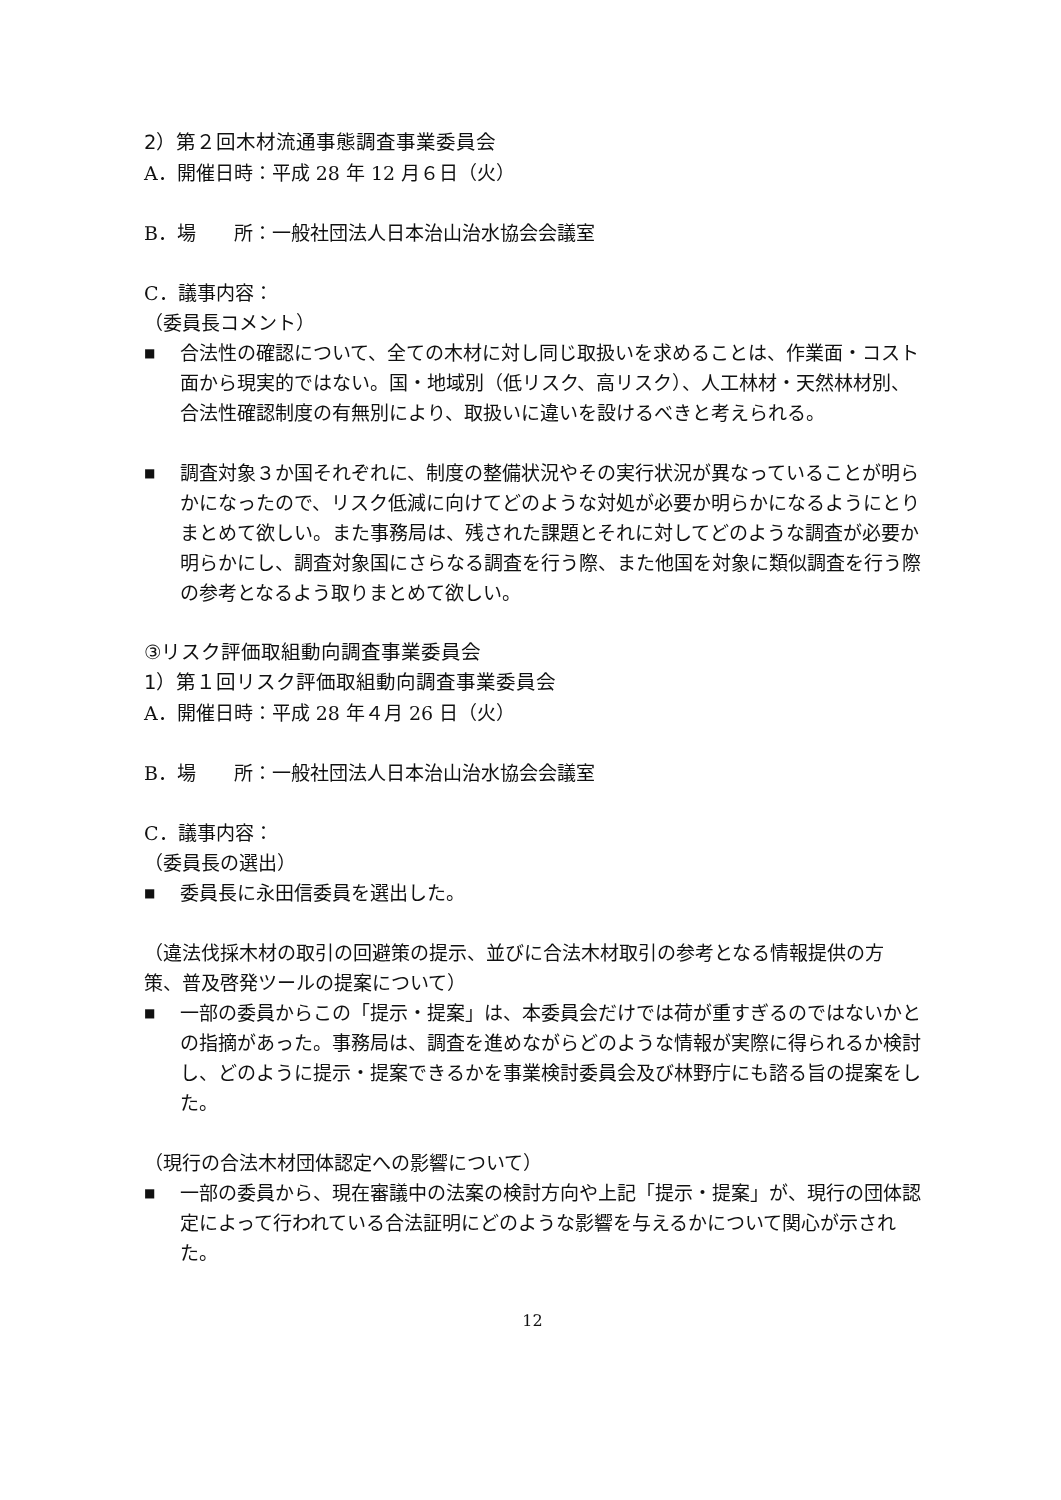2）第２回木材流通事態調査事業委員会
A．開催日時：平成 28 年 12 月６日（火）
B．場　　所：一般社団法人日本治山治水協会会議室
C．議事内容：
（委員長コメント）
■ 合法性の確認について、全ての木材に対し同じ取扱いを求めることは、作業面・コスト面から現実的ではない。国・地域別（低リスク、高リスク）、人工林材・天然林材別、合法性確認制度の有無別により、取扱いに違いを設けるべきと考えられる。
■ 調査対象３か国それぞれに、制度の整備状況やその実行状況が異なっていることが明らかになったので、リスク低減に向けてどのような対処が必要か明らかになるようにとりまとめて欲しい。また事務局は、残された課題とそれに対してどのような調査が必要か明らかにし、調査対象国にさらなる調査を行う際、また他国を対象に類似調査を行う際の参考となるよう取りまとめて欲しい。
③リスク評価取組動向調査事業委員会
1）第１回リスク評価取組動向調査事業委員会
A．開催日時：平成 28 年４月 26 日（火）
B．場　　所：一般社団法人日本治山治水協会会議室
C．議事内容：
（委員長の選出）
■ 委員長に永田信委員を選出した。
（違法伐採木材の取引の回避策の提示、並びに合法木材取引の参考となる情報提供の方策、普及啓発ツールの提案について）
■ 一部の委員からこの「提示・提案」は、本委員会だけでは荷が重すぎるのではないかとの指摘があった。事務局は、調査を進めながらどのような情報が実際に得られるか検討し、どのように提示・提案できるかを事業検討委員会及び林野庁にも諮る旨の提案をした。
（現行の合法木材団体認定への影響について）
■ 一部の委員から、現在審議中の法案の検討方向や上記「提示・提案」が、現行の団体認定によって行われている合法証明にどのような影響を与えるかについて関心が示された。
12